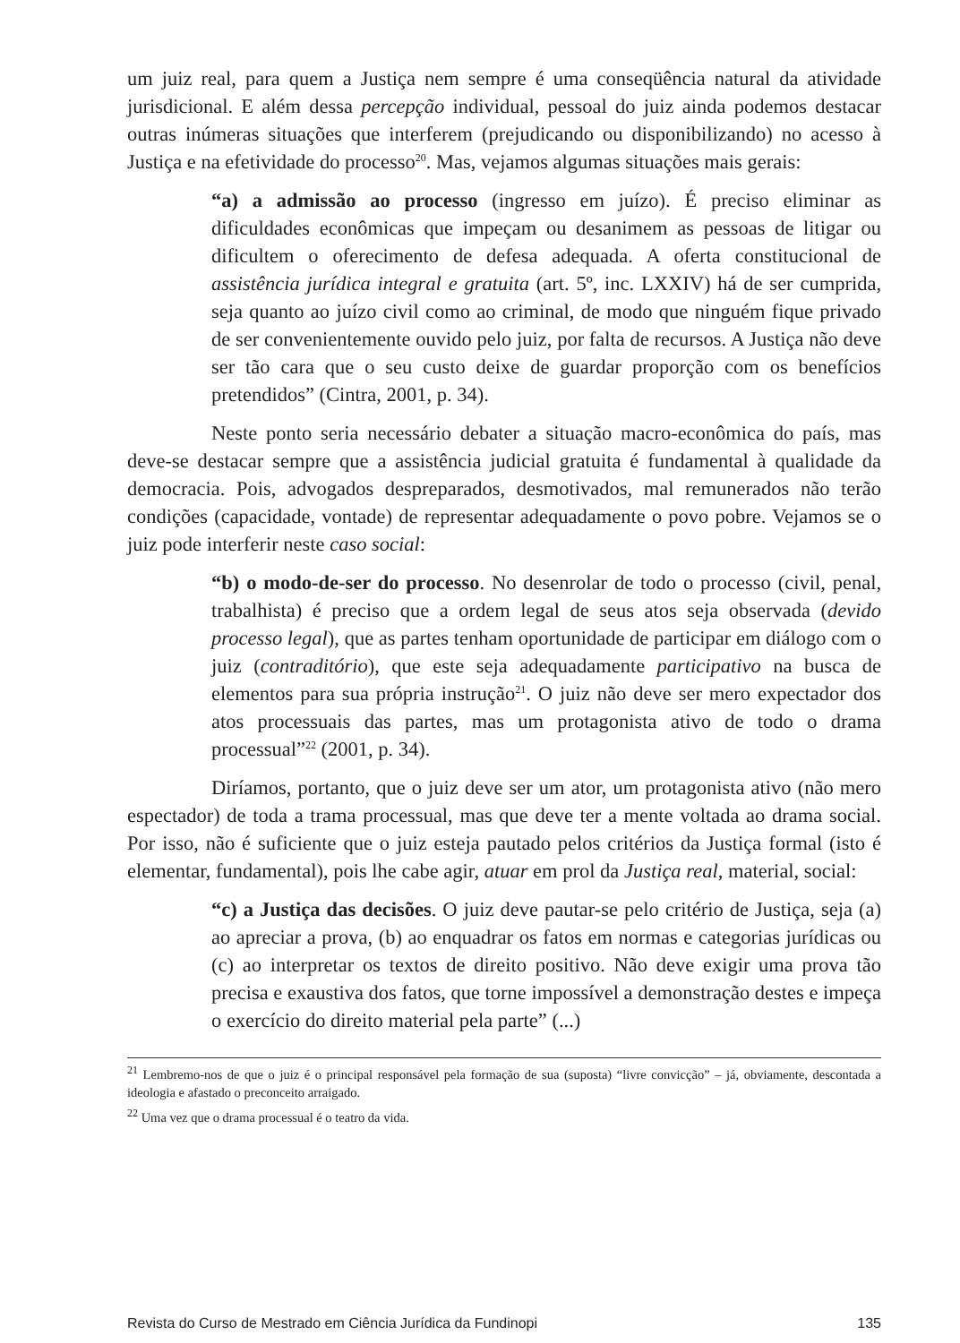um juiz real, para quem a Justiça nem sempre é uma conseqüência natural da atividade jurisdicional. E além dessa percepção individual, pessoal do juiz ainda podemos destacar outras inúmeras situações que interferem (prejudicando ou disponibilizando) no acesso à Justiça e na efetividade do processo<sup>20</sup>. Mas, vejamos algumas situações mais gerais:
“a) a admissão ao processo (ingresso em juízo). É preciso eliminar as dificuldades econômicas que impeçam ou desanimem as pessoas de litigar ou dificultem o oferecimento de defesa adequada. A oferta constitucional de assistência jurídica integral e gratuita (art. 5º, inc. LXXIV) há de ser cumprida, seja quanto ao juízo civil como ao criminal, de modo que ninguém fique privado de ser convenientemente ouvido pelo juiz, por falta de recursos. A Justiça não deve ser tão cara que o seu custo deixe de guardar proporção com os benefícios pretendidos” (Cintra, 2001, p. 34).
Neste ponto seria necessário debater a situação macro-econômica do país, mas deve-se destacar sempre que a assistência judicial gratuita é fundamental à qualidade da democracia. Pois, advogados despreparados, desmotivados, mal remunerados não terão condições (capacidade, vontade) de representar adequadamente o povo pobre. Vejamos se o juiz pode interferir neste caso social:
“b) o modo-de-ser do processo. No desenrolar de todo o processo (civil, penal, trabalhista) é preciso que a ordem legal de seus atos seja observada (devido processo legal), que as partes tenham oportunidade de participar em diálogo com o juiz (contraditório), que este seja adequadamente participativo na busca de elementos para sua própria instrução<sup>21</sup>. O juiz não deve ser mero expectador dos atos processuais das partes, mas um protagonista ativo de todo o drama processual”<sup>22</sup> (2001, p. 34).
Diríamos, portanto, que o juiz deve ser um ator, um protagonista ativo (não mero espectador) de toda a trama processual, mas que deve ter a mente voltada ao drama social. Por isso, não é suficiente que o juiz esteja pautado pelos critérios da Justiça formal (isto é elementar, fundamental), pois lhe cabe agir, atuar em prol da Justiça real, material, social:
“c) a Justiça das decisões. O juiz deve pautar-se pelo critério de Justiça, seja (a) ao apreciar a prova, (b) ao enquadrar os fatos em normas e categorias jurídicas ou (c) ao interpretar os textos de direito positivo. Não deve exigir uma prova tão precisa e exaustiva dos fatos, que torne impossível a demonstração destes e impeça o exercício do direito material pela parte” (...)
<sup>21</sup> Lembremo-nos de que o juiz é o principal responsável pela formação de sua (suposta) “livre convicção” – já, obviamente, descontada a ideologia e afastado o preconceito arraigado.
<sup>22</sup> Uma vez que o drama processual é o teatro da vida.
Revista do Curso de Mestrado em Ciência Jurídica da Fundinopi 135